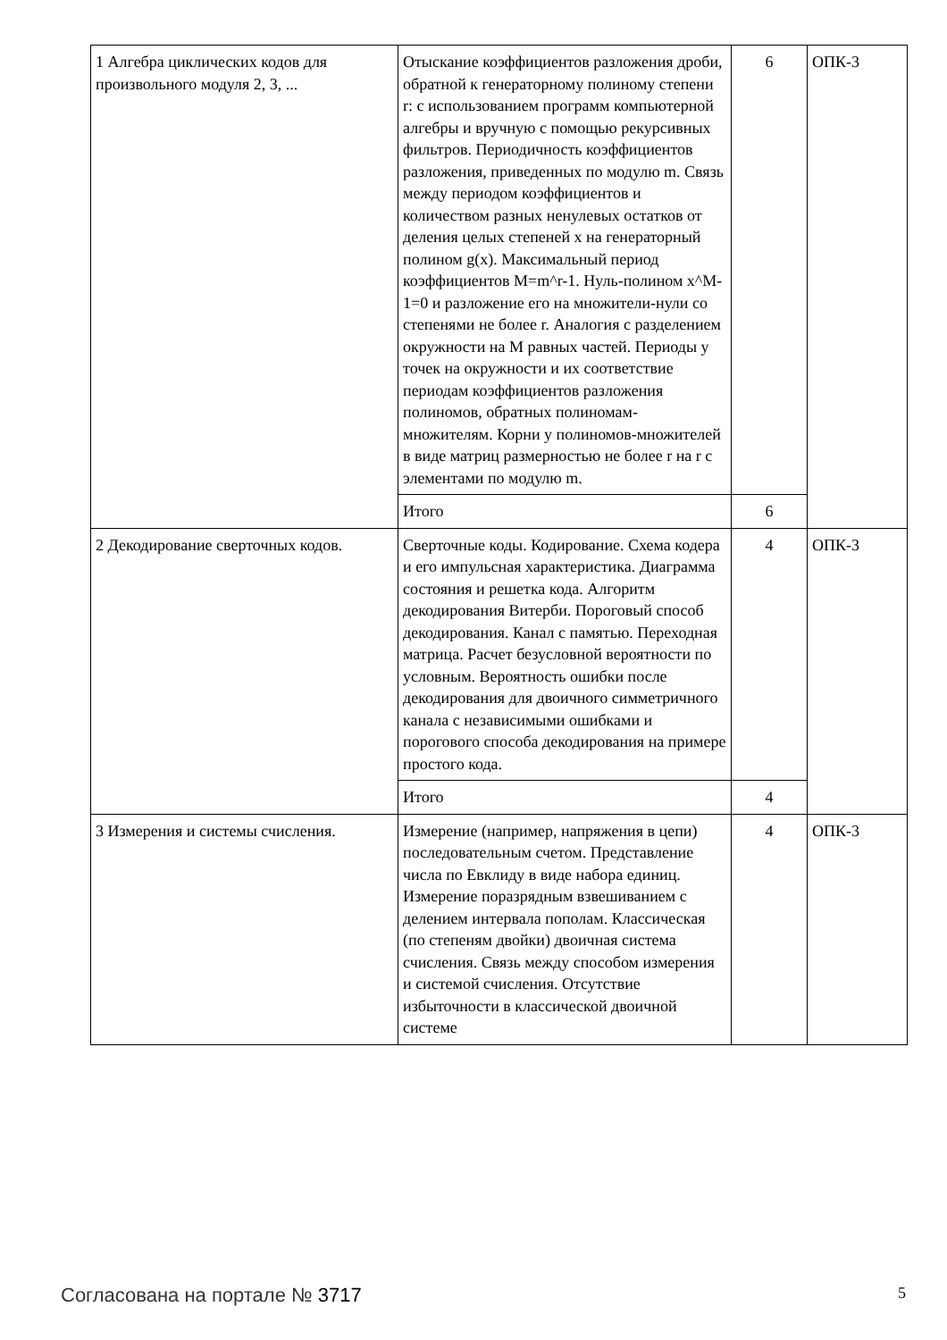| 1 Алгебра циклических кодов для произвольного модуля 2, 3, ... | Отыскание коэффициентов разложения дроби, обратной к генераторному полиному степени r: с использованием программ компьютерной алгебры и вручную с помощью рекурсивных фильтров. Периодичность коэффициентов разложения, приведенных по модулю m. Связь между периодом коэффициентов и количеством разных ненулевых остатков от деления целых степеней x на генераторный полином g(x). Максимальный период коэффициентов M=m^r-1. Нуль-полином x^M-1=0 и разложение его на множители-нули со степенями не более r. Аналогия с разделением окружности на M равных частей. Периоды у точек на окружности и их соответствие периодам коэффициентов разложения полиномов, обратных полиномам-множителям. Корни у полиномов-множителей в виде матриц размерностью не более r на r с элементами по модулю m. | 6 | ОПК-3 |
| | Итого | 6 | |
| 2 Декодирование сверточных кодов. | Сверточные коды. Кодирование. Схема кодера и его импульсная характеристика. Диаграмма состояния и решетка кода. Алгоритм декодирования Витерби. Пороговый способ декодирования. Канал с памятью. Переходная матрица. Расчет безусловной вероятности по условным. Вероятность ошибки после декодирования для двоичного симметричного канала с независимыми ошибками и порогового способа декодирования на примере простого кода. | 4 | ОПК-3 |
| | Итого | 4 | |
| 3 Измерения и системы счисления. | Измерение (например, напряжения в цепи) последовательным счетом. Представление числа по Евклиду в виде набора единиц. Измерение поразрядным взвешиванием с делением интервала пополам. Классическая (по степеням двойки) двоичная система счисления. Связь между способом измерения и системой счисления. Отсутствие избыточности в классической двоичной системе | 4 | ОПК-3 |
Согласована на портале № 3717 5